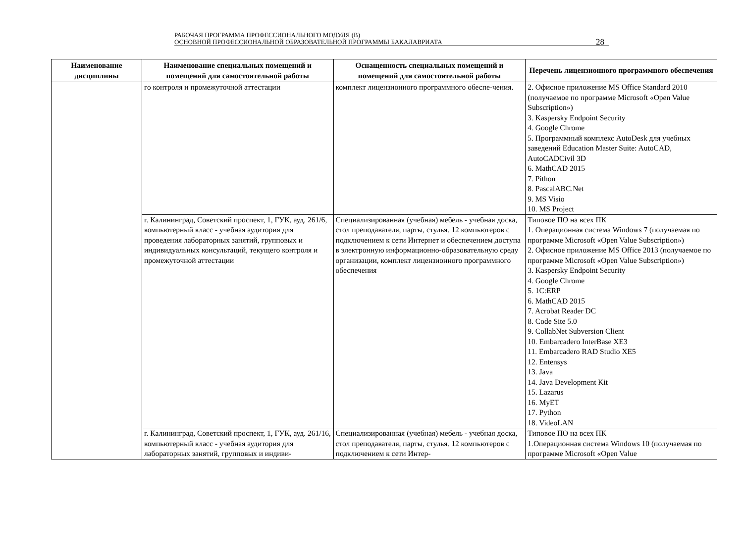РАБОЧАЯ ПРОГРАММА ПРОФЕССИОНАЛЬНОГО МОДУЛЯ (В)
ОСНОВНОЙ ПРОФЕССИОНАЛЬНОЙ ОБРАЗОВАТЕЛЬНОЙ ПРОГРАММЫ БАКАЛАВРИАТА
28
| Наименование дисциплины | Наименование специальных помещений и помещений для самостоятельной работы | Оснащенность специальных помещений и помещений для самостоятельной работы | Перечень лицензионного программного обеспечения |
| --- | --- | --- | --- |
| | го контроля и промежуточной аттестации | комплект лицензионного программного обеспе-чения. | 2. Офисное приложение MS Office Standard 2010 (получаемое по программе Microsoft «Open Value Subscription») 3. Kaspersky Endpoint Security 4. Google Chrome 5. Программный комплекс AutoDesk для учебных заведений Education Master Suite: AutoCAD, AutoCADCivil 3D 6. MathCAD 2015 7. Pithon 8. PascalABC.Net 9. MS Visio 10. MS Project |
| | г. Калининград, Советский проспект, 1, ГУК, ауд. 261/6, компьютерный класс - учебная аудитория для проведения лабораторных занятий, групповых и индивидуальных консультаций, текущего контроля и промежуточной аттестации | Специализированная (учебная) мебель - учебная доска, стол преподавателя, парты, стулья. 12 компьютеров с подключением к сети Интернет и обеспечением доступа в электронную информационно-образовательную среду организации, комплект лицензионного программного обеспечения | Типовое ПО на всех ПК 1. Операционная система Windows 7 (получаемая по программе Microsoft «Open Value Subscription») 2. Офисное приложение MS Office 2013 (получаемое по программе Microsoft «Open Value Subscription») 3. Kaspersky Endpoint Security 4. Google Chrome 5. 1C:ERP 6. MathCAD 2015 7. Acrobat Reader DC 8. Code Site 5.0 9. CollabNet Subversion Client 10. Embarcadero InterBase XE3 11. Embarcadero RAD Studio XE5 12. Entensys 13. Java 14. Java Development Kit 15. Lazarus 16. MyET 17. Python 18. VideoLAN |
| | г. Калининград, Советский проспект, 1, ГУК, ауд. 261/16, компьютерный класс - учебная аудитория для лабораторных занятий, групповых и индиви- | Специализированная (учебная) мебель - учебная доска, стол преподавателя, парты, стулья. 12 компьютеров с подключением к сети Интер- | Типовое ПО на всех ПК 1.Операционная система Windows 10 (получаемая по программе Microsoft «Open Value |